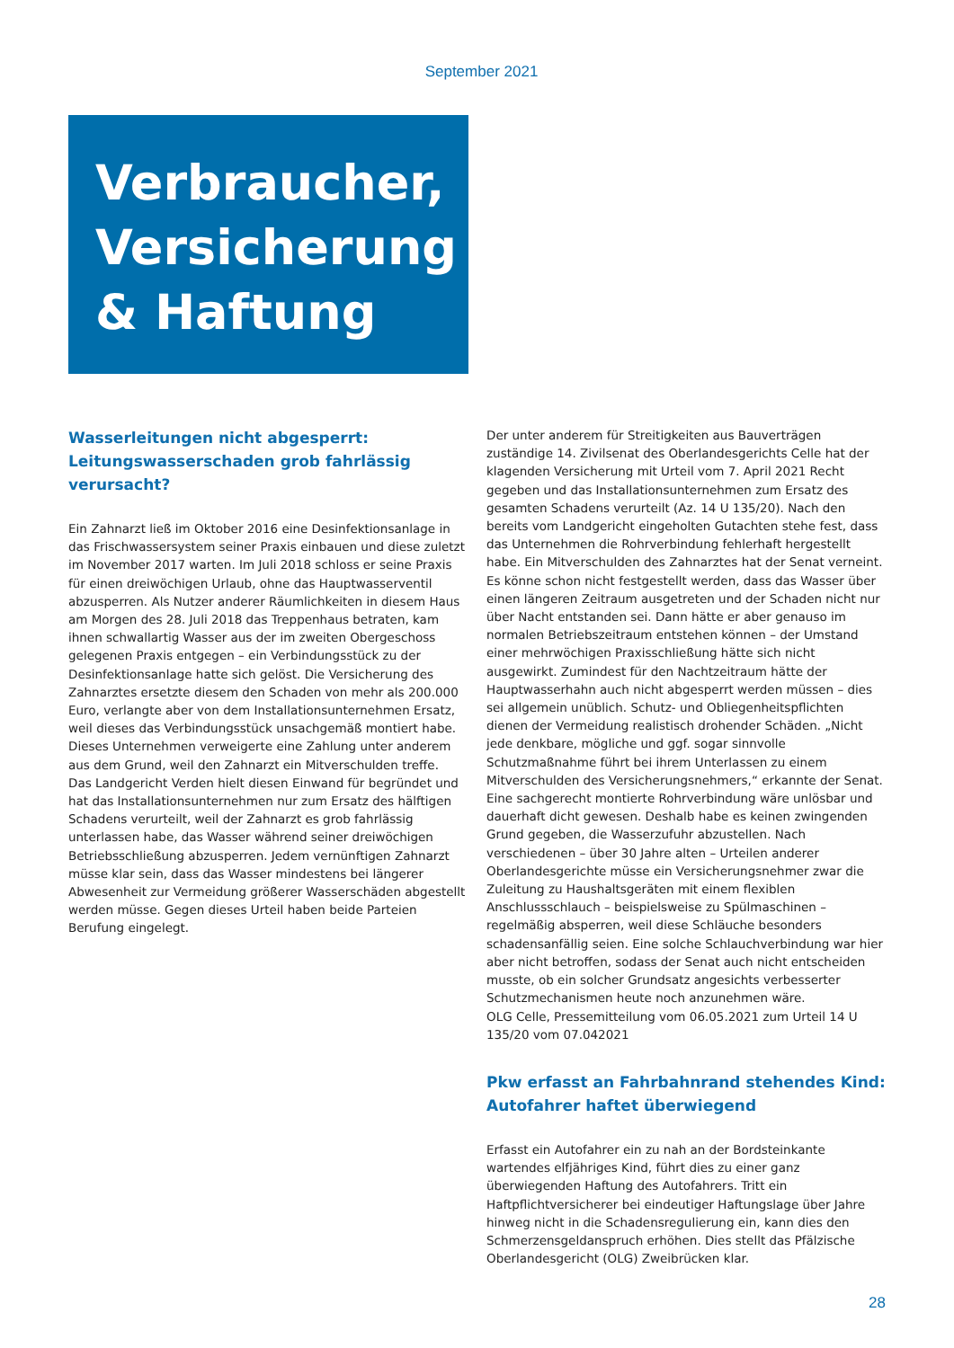September 2021
Verbraucher,
Versicherung
& Haftung
Wasserleitungen nicht abgesperrt:
Leitungswasserschaden grob fahrlässig verursacht?
Ein Zahnarzt ließ im Oktober 2016 eine Desinfektionsanlage in das Frischwassersystem seiner Praxis einbauen und diese zuletzt im November 2017 warten. Im Juli 2018 schloss er seine Praxis für einen dreiwöchigen Urlaub, ohne das Hauptwasserventil abzusperren. Als Nutzer anderer Räumlichkeiten in diesem Haus am Morgen des 28. Juli 2018 das Treppenhaus betraten, kam ihnen schwallartig Wasser aus der im zweiten Obergeschoss gelegenen Praxis entgegen – ein Verbindungsstück zu der Desinfektionsanlage hatte sich gelöst. Die Versicherung des Zahnarztes ersetzte diesem den Schaden von mehr als 200.000 Euro, verlangte aber von dem Installationsunternehmen Ersatz, weil dieses das Verbindungsstück unsachgemäß montiert habe. Dieses Unternehmen verweigerte eine Zahlung unter anderem aus dem Grund, weil den Zahnarzt ein Mitverschulden treffe.
Das Landgericht Verden hielt diesen Einwand für begründet und hat das Installationsunternehmen nur zum Ersatz des hälftigen Schadens verurteilt, weil der Zahnarzt es grob fahrlässig unterlassen habe, das Wasser während seiner dreiwöchigen Betriebsschließung abzusperren. Jedem vernünftigen Zahnarzt müsse klar sein, dass das Wasser mindestens bei längerer Abwesenheit zur Vermeidung größerer Wasserschäden abgestellt werden müsse. Gegen dieses Urteil haben beide Parteien Berufung eingelegt.
Der unter anderem für Streitigkeiten aus Bauverträgen zuständige 14. Zivilsenat des Oberlandesgerichts Celle hat der klagenden Versicherung mit Urteil vom 7. April 2021 Recht gegeben und das Installationsunternehmen zum Ersatz des gesamten Schadens verurteilt (Az. 14 U 135/20). Nach den bereits vom Landgericht eingeholten Gutachten stehe fest, dass das Unternehmen die Rohrverbindung fehlerhaft hergestellt habe. Ein Mitverschulden des Zahnarztes hat der Senat verneint. Es könne schon nicht festgestellt werden, dass das Wasser über einen längeren Zeitraum ausgetreten und der Schaden nicht nur über Nacht entstanden sei. Dann hätte er aber genauso im normalen Betriebszeitraum entstehen können – der Umstand einer mehrwöchigen Praxisschließung hätte sich nicht ausgewirkt. Zumindest für den Nachtzeitraum hätte der Hauptwasserhahn auch nicht abgesperrt werden müssen – dies sei allgemein unüblich. Schutz- und Obliegenheitspflichten dienen der Vermeidung realistisch drohender Schäden. „Nicht jede denkbare, mögliche und ggf. sogar sinnvolle Schutzmaßnahme führt bei ihrem Unterlassen zu einem Mitverschulden des Versicherungsnehmers,“ erkannte der Senat. Eine sachgerecht montierte Rohrverbindung wäre unlösbar und dauerhaft dicht gewesen. Deshalb habe es keinen zwingenden Grund gegeben, die Wasserzufuhr abzustellen. Nach verschiedenen – über 30 Jahre alten – Urteilen anderer Oberlandesgerichte müsse ein Versicherungsnehmer zwar die Zuleitung zu Haushaltsgeräten mit einem flexiblen Anschlussschlauch – beispielsweise zu Spülmaschinen – regelmäßig absperren, weil diese Schläuche besonders schadensanfällig seien. Eine solche Schlauchverbindung war hier aber nicht betroffen, sodass der Senat auch nicht entscheiden musste, ob ein solcher Grundsatz angesichts verbesserter Schutzmechanismen heute noch anzunehmen wäre.
OLG Celle, Pressemitteilung vom 06.05.2021 zum Urteil 14 U 135/20 vom 07.042021
Pkw erfasst an Fahrbahnrand stehendes Kind:
Autofahrer haftet überwiegend
Erfasst ein Autofahrer ein zu nah an der Bordsteinkante wartendes elfjähriges Kind, führt dies zu einer ganz überwiegenden Haftung des Autofahrers. Tritt ein Haftpflichtversicherer bei eindeutiger Haftungslage über Jahre hinweg nicht in die Schadensregulierung ein, kann dies den Schmerzensgeldanspruch erhöhen. Dies stellt das Pfälzische Oberlandesgericht (OLG) Zweibrücken klar.
28